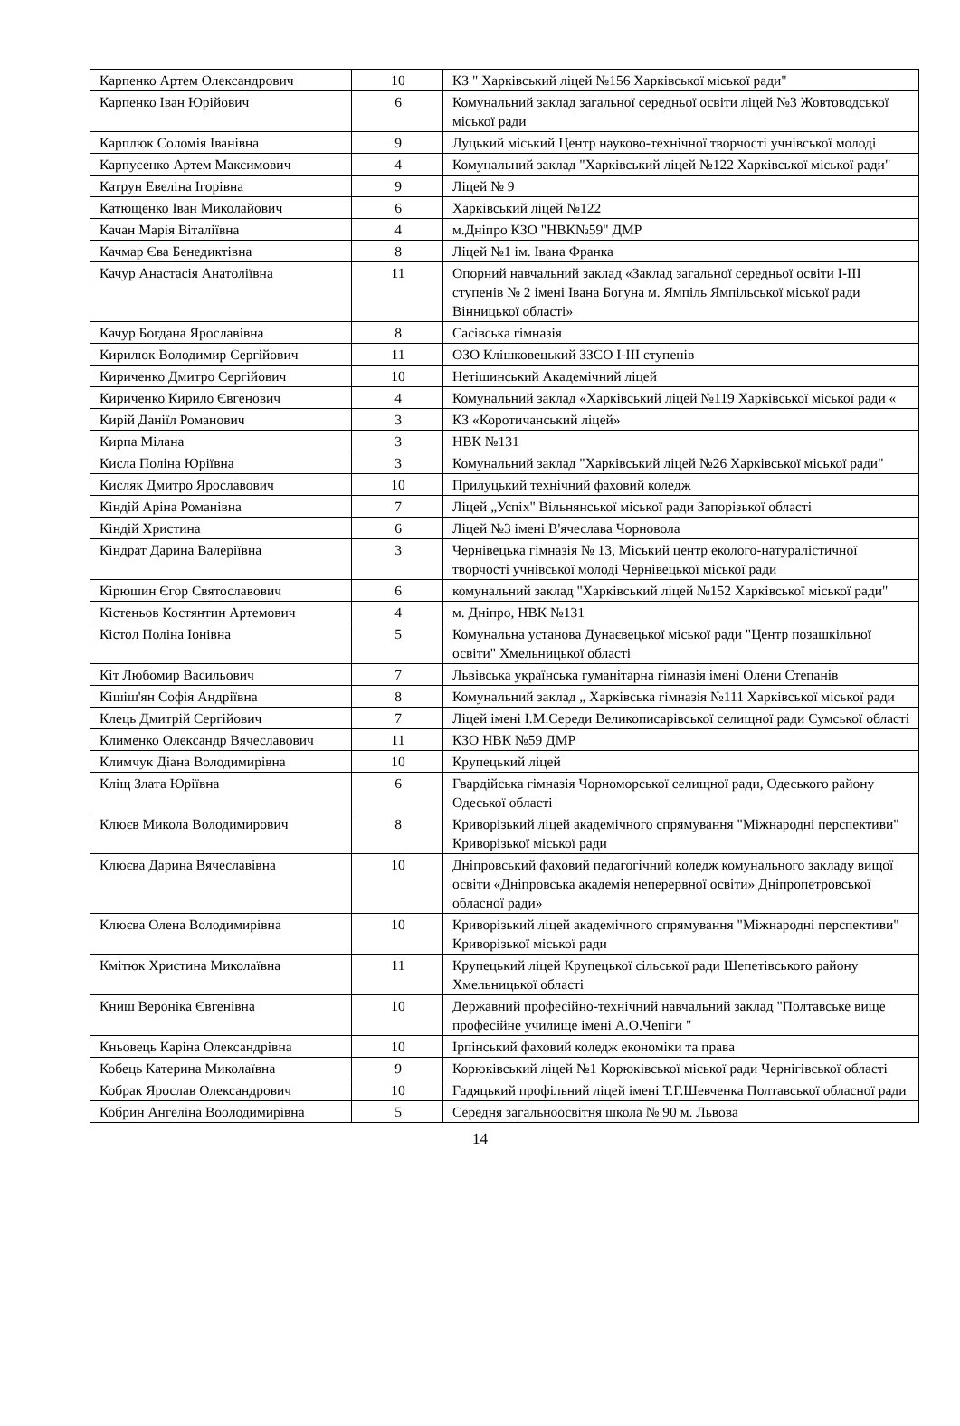| Карпенко Артем Олександрович | 10 | КЗ " Харківський ліцей №156 Харківської міської ради" |
| Карпенко Іван Юрійович | 6 | Комунальний заклад загальної середньої освіти ліцей №3 Жовтоводської міської ради |
| Карплюк Соломія Іванівна | 9 | Луцький міський Центр науково-технічної творчості учнівської молоді |
| Карпусенко Артем Максимович | 4 | Комунальний заклад "Харківський ліцей №122 Харківської міської ради" |
| Катрун Евеліна Ігорівна | 9 | Ліцей № 9 |
| Катющенко Іван Миколайович | 6 | Харківський ліцей №122 |
| Качан Марія Віталіївна | 4 | м.Дніпро КЗО "НВК№59" ДМР |
| Качмар Єва Бенедиктівна | 8 | Ліцей №1 ім. Івана Франка |
| Качур Анастасія Анатоліївна | 11 | Опорний навчальний заклад «Заклад загальної середньої освіти I-III ступенів № 2 імені Івана Богуна м. Ямпіль Ямпільської міської ради Вінницької області» |
| Качур Богдана Ярославівна | 8 | Сасівська гімназія |
| Кирилюк Володимир Сергійович | 11 | ОЗО Клішковецький ЗЗСО I-III ступенів |
| Кириченко Дмитро Сергійович | 10 | Нетішинський Академічний ліцей |
| Кириченко Кирило Євгенович | 4 | Комунальний заклад «Харківський ліцей №119 Харківської міської ради « |
| Кирій Даніїл Романович | 3 | КЗ «Коротичанський ліцей» |
| Кирпа Мілана | 3 | НВК №131 |
| Кисла Поліна Юріївна | 3 | Комунальний заклад "Харківський ліцей №26 Харківської міської ради" |
| Кисляк Дмитро Ярославович | 10 | Прилуцький технічний фаховий коледж |
| Кіндій Аріна Романівна | 7 | Ліцей „Успіх" Вільнянської міської ради Запорізької області |
| Кіндій Христина | 6 | Ліцей №3 імені В'ячеслава Чорновола |
| Кіндрат Дарина Валеріївна | 3 | Чернівецька гімназія № 13, Міський центр еколого-натуралістичної творчості учнівської молоді Чернівецької міської ради |
| Кірюшин Єгор Святославович | 6 | комунальний заклад "Харківський ліцей №152 Харківської міської ради" |
| Кістеньов Костянтин Артемович | 4 | м. Дніпро, НВК №131 |
| Кістол Поліна Іонівна | 5 | Комунальна установа Дунаєвецької міської ради "Центр позашкільної освіти" Хмельницької області |
| Кіт Любомир Васильович | 7 | Львівська українська гуманітарна гімназія імені Олени Степанів |
| Кішіш'ян Софія Андріївна | 8 | Комунальний заклад „ Харківська гімназія №111 Харківської міської ради |
| Клець Дмитрій Сергійович | 7 | Ліцей імені І.М.Середи Великописарівської селищної ради Сумської області |
| Клименко Олександр Вячеславович | 11 | КЗО НВК №59 ДМР |
| Климчук Діана Володимирівна | 10 | Крупецький ліцей |
| Кліщ Злата Юріївна | 6 | Гвардійська гімназія Чорноморської селищної ради, Одеського району Одеської області |
| Клюєв Микола Володимирович | 8 | Криворізький ліцей академічного спрямування "Міжнародні перспективи" Криворізької міської ради |
| Клюєва Дарина Вячеславівна | 10 | Дніпровський фаховий педагогічний коледж комунального закладу вищої освіти «Дніпровська академія неперервної освіти» Дніпропетровської обласної ради» |
| Клюєва Олена Володимирівна | 10 | Криворізький ліцей академічного спрямування "Міжнародні перспективи" Криворізької міської ради |
| Кмітюк Христина Миколаївна | 11 | Крупецький ліцей Крупецької сільської ради Шепетівського району Хмельницької області |
| Книш Вероніка Євгенівна | 10 | Державний професійно-технічний навчальний заклад "Полтавське вище професійне училище імені А.О.Чепіги " |
| Кньовець Каріна Олександрівна | 10 | Ірпінський фаховий коледж економіки та права |
| Кобець Катерина Миколаївна | 9 | Корюківський ліцей №1 Корюківської міської ради Чернігівської області |
| Кобрак Ярослав Олександрович | 10 | Гадяцький профільний ліцей імені Т.Г.Шевченка Полтавської обласної ради |
| Кобрин Ангеліна Воолодимирівна | 5 | Середня загальноосвітня школа № 90 м. Львова |
14